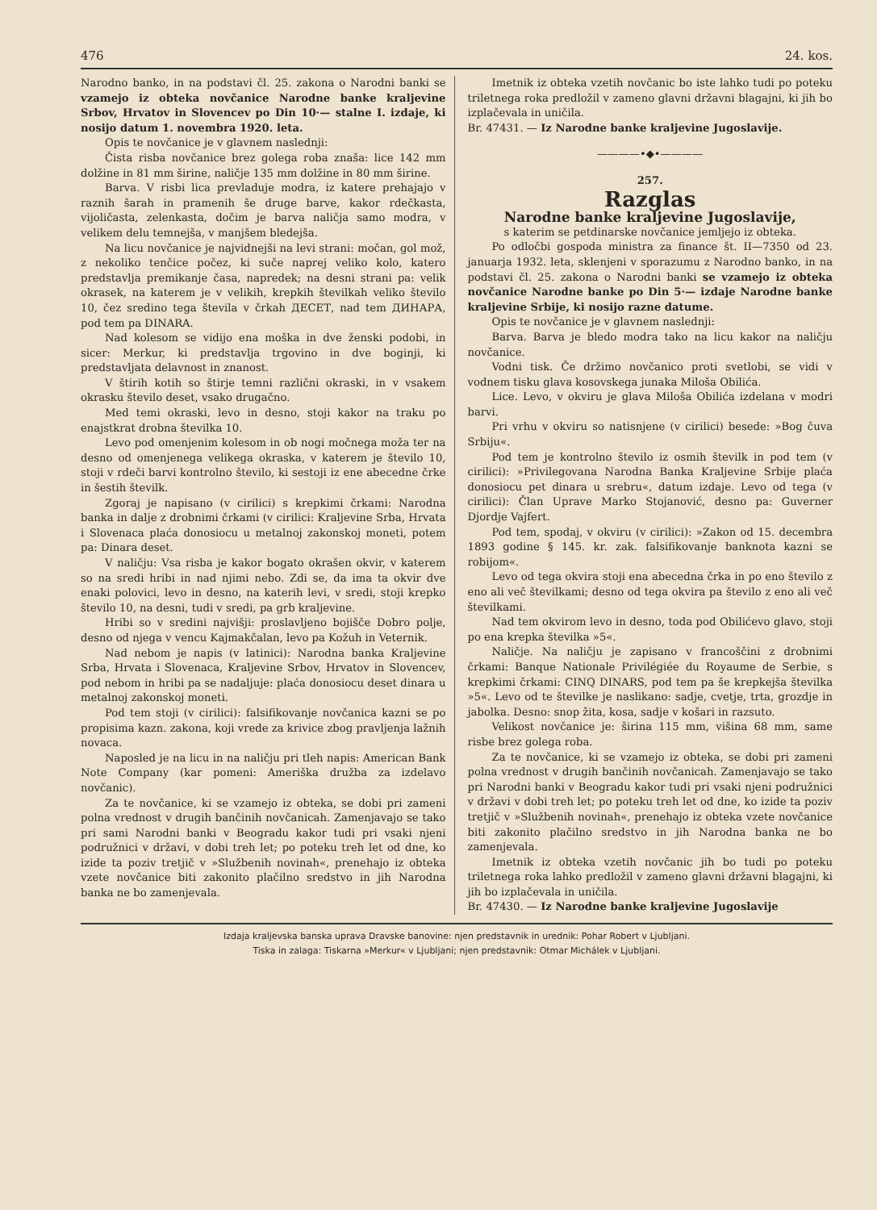476 24. kos.
Narodno banko, in na podstavi čl. 25. zakona o Narodni banki se vzamejo iz obteka novčanice Narodne banke kraljevine Srbov, Hrvatov in Slovencev po Din 10·— stalne I. izdaje, ki nosijo datum 1. novembra 1920. leta.
Opis te novčanice je v glavnem naslednji:
Čista risba novčanice brez golega roba znaša: lice 142 mm dolžine in 81 mm širine, naličje 135 mm dolžine in 80 mm širine.
Barva. V risbi lica prevladuje modra, iz katere prehajajo v raznih šarah in pramenih še druge barve, kakor rdečkasta, vijoličasta, zelenkasta, dočim je barva naličja samo modra, v velikem delu temnejša, v manjšem bledejša.
Na licu novčanice je najvidnejši na levi strani: močan, gol mož, z nekoliko tenčice počez, ki suče naprej veliko kolo, katero predstavlja premikanje časa, napredek; na desni strani pa: velik okrasek, na katerem je v velikih, krepkih številkah veliko število 10, čez sredino tega števila v črkah ДЕСЕТ, nad tem ДИНАРА, pod tem pa DINARA.
Nad kolesom se vidijo ena moška in dve ženski podobi, in sicer: Merkur, ki predstavlja trgovino in dve boginji, ki predstavljata delavnost in znanost.
V štirih kotih so štirje temni različni okraski, in v vsakem okrasku število deset, vsako drugačno.
Med temi okraski, levo in desno, stoji kakor na traku po enajstkrat drobna številka 10.
Levo pod omenjenim kolesom in ob nogi močnega moža ter na desno od omenjenega velikega okraska, v katerem je število 10, stoji v rdeči barvi kontrolno število, ki sestoji iz ene abecedne črke in šestih številk.
Zgoraj je napisano (v cirilici) s krepkimi črkami: Narodna banka in dalje z drobnimi črkami (v cirilici: Kraljevine Srba, Hrvata i Slovenaca plaća donosiocu u metalnoj zakonskoj moneti, potem pa: Dinara deset.
V naličju: Vsa risba je kakor bogato okrašen okvir, v katerem so na sredi hribi in nad njimi nebo. Zdi se, da ima ta okvir dve enaki polovici, levo in desno, na katerih levi, v sredi, stoji krepko število 10, na desni, tudi v sredi, pa grb kraljevine.
Hribi so v sredini najvišji: proslavljeno bojišče Dobro polje, desno od njega v vencu Kajmakčalan, levo pa Kožuh in Veternik.
Nad nebom je napis (v latinici): Narodna banka Kraljevine Srba, Hrvata i Slovenaca, Kraljevine Srbov, Hrvatov in Slovencev, pod nebom in hribi pa se nadaljuje: plaća donosiocu deset dinara u metalnoj zakonskoj moneti.
Pod tem stoji (v cirilici): falsifikovanje novčanica kazni se po propisima kazn. zakona, koji vrede za krivice zbog pravljenja lažnih novaca.
Naposled je na licu in na naličju pri tleh napis: American Bank Note Company (kar pomeni: Ameriška družba za izdelavo novčanic).
Za te novčanice, ki se vzamejo iz obteka, se dobi pri zameni polna vrednost v drugih bančinih novčanicah. Zamenjavajo se tako pri sami Narodni banki v Beogradu kakor tudi pri vsaki njeni podružnici v državi, v dobi treh let; po poteku treh let od dne, ko izide ta poziv tretjič v »Službenih novinah«, prenehajo iz obteka vzete novčanice biti zakonito plačilno sredstvo in jih Narodna banka ne bo zamenjevala.
Imetnik iz obteka vzetih novčanic bo iste lahko tudi po poteku triletnega roka predložil v zameno glavni državni blagajni, ki jih bo izplačevala in uničila.
Br. 47431. — Iz Narodne banke kraljevine Jugoslavije.
————•◆•————
257.
Razglas
Narodne banke kraljevine Jugoslavije,
s katerim se petdinarske novčanice jemljejo iz obteka.
Po odločbi gospoda ministra za finance št. II—7350 od 23. januarja 1932. leta, sklenjeni v sporazumu z Narodno banko, in na podstavi čl. 25. zakona o Narodni banki se vzamejo iz obteka novčanice Narodne banke po Din 5·— izdaje Narodne banke kraljevine Srbije, ki nosijo razne datume.
Opis te novčanice je v glavnem naslednji:
Barva. Barva je bledo modra tako na licu kakor na naličju novčanice.
Vodni tisk. Če držimo novčanico proti svetlobi, se vidi v vodnem tisku glava kosovskega junaka Miloša Obilića.
Lice. Levo, v okviru je glava Miloša Obilića izdelana v modri barvi.
Pri vrhu v okviru so natisnjene (v cirilici) besede: »Bog čuva Srbiju«.
Pod tem je kontrolno število iz osmih številk in pod tem (v cirilici): »Privilegovana Narodna Banka Kraljevine Srbije plaća donosiocu pet dinara u srebru«, datum izdaje. Levo od tega (v cirilici): Član Uprave Marko Stojanović, desno pa: Guverner Djordje Vajfert.
Pod tem, spodaj, v okviru (v cirilici): »Zakon od 15. decembra 1893 godine § 145. kr. zak. falsifikovanje banknota kazni se robijom«.
Levo od tega okvira stoji ena abecedna črka in po eno število z eno ali več številkami; desno od tega okvira pa število z eno ali več številkami.
Nad tem okvirom levo in desno, toda pod Obilićevo glavo, stoji po ena krepka številka »5«.
Naličje. Na naličju je zapisano v francoščini z drobnimi črkami: Banque Nationale Privilégiée du Royaume de Serbie, s krepkimi črkami: CINQ DINARS, pod tem pa še krepkejša številka »5«. Levo od te številke je naslikano: sadje, cvetje, trta, grozdje in jabolka. Desno: snop žita, kosa, sadje v košari in razsuto.
Velikost novčanice je: širina 115 mm, višina 68 mm, same risbe brez golega roba.
Za te novčanice, ki se vzamejo iz obteka, se dobi pri zameni polna vrednost v drugih bančinih novčanicah. Zamenjavajo se tako pri Narodni banki v Beogradu kakor tudi pri vsaki njeni podružnici v državi v dobi treh let; po poteku treh let od dne, ko izide ta poziv tretjič v »Službenih novinah«, prenehajo iz obteka vzete novčanice biti zakonito plačilno sredstvo in jih Narodna banka ne bo zamenjevala.
Imetnik iz obteka vzetih novčanic jih bo tudi po poteku triletnega roka lahko predložil v zameno glavni državni blagajni, ki jih bo izplačevala in uničila.
Br. 47430. — Iz Narodne banke kraljevine Jugoslavije
Izdaja kraljevska banska uprava Dravske banovine: njen predstavnik in urednik: Pohar Robert v Ljubljani.
Tiska in zalaga: Tiskarna »Merkur« v Ljubljani; njen predstavnik: Otmar Michálek v Ljubljani.